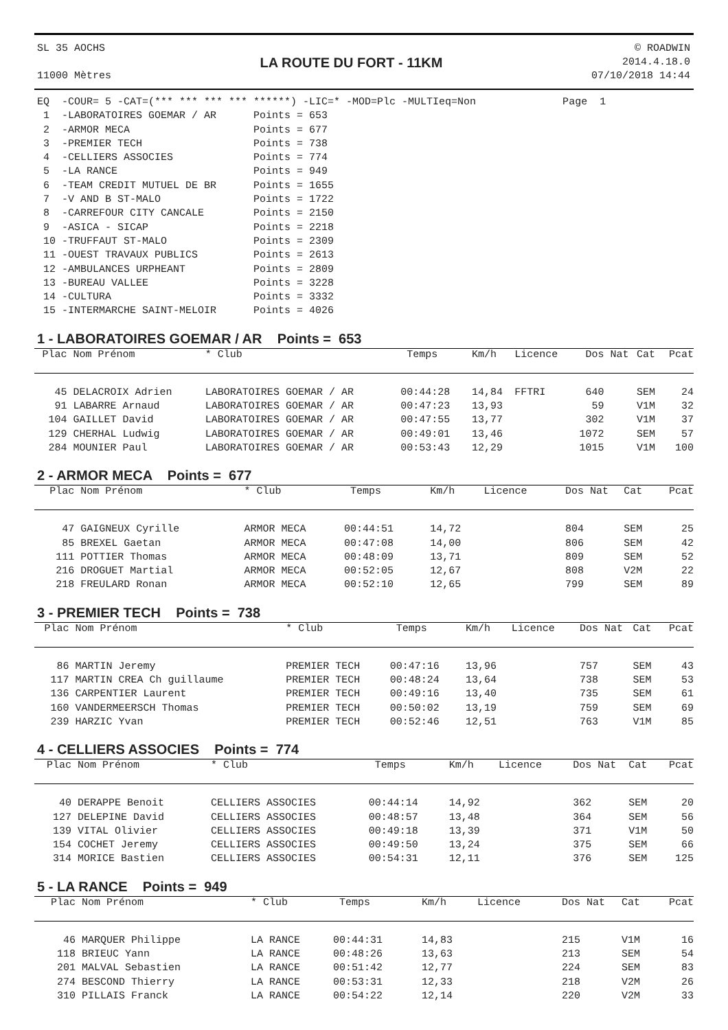SL 35 AOCHS
11000 Mètres
LA ROUTE DU FORT - 11KM
© ROADWIN
2014.4.18.0
07/10/2018 14:44
EQ  -COUR= 5 -CAT=(*** *** *** *** ******) -LIC=* -MOD=Plc -MULTIeq=Non              Page  1
 1  -LABORATOIRES GOEMAR / AR      Points = 653
 2  -ARMOR MECA                    Points = 677
 3  -PREMIER TECH                  Points = 738
 4  -CELLIERS ASSOCIES             Points = 774
 5  -LA RANCE                      Points = 949
 6  -TEAM CREDIT MUTUEL DE BR      Points = 1655
 7  -V AND B ST-MALO               Points = 1722
 8  -CARREFOUR CITY CANCALE        Points = 2150
 9  -ASICA - SICAP                 Points = 2218
 10 -TRUFFAUT ST-MALO              Points = 2309
 11 -OUEST TRAVAUX PUBLICS         Points = 2613
 12 -AMBULANCES URPHEANT           Points = 2809
 13 -BUREAU VALLEE                 Points = 3228
 14 -CULTURA                       Points = 3332
 15 -INTERMARCHE SAINT-MELOIR      Points = 4026
1 - LABORATOIRES GOEMAR / AR Points = 653
| Plac | Nom Prénom | * Club | Temps | Km/h | Licence | Dos | Nat | Cat | Pcat |
| --- | --- | --- | --- | --- | --- | --- | --- | --- | --- |
| 45 | DELACROIX Adrien | LABORATOIRES GOEMAR / AR | 00:44:28 | 14,84 | FFTRI | 640 | | SEM | 24 |
| 91 | LABARRE Arnaud | LABORATOIRES GOEMAR / AR | 00:47:23 | 13,93 | | 59 | | V1M | 32 |
| 104 | GAILLET David | LABORATOIRES GOEMAR / AR | 00:47:55 | 13,77 | | 302 | | V1M | 37 |
| 129 | CHERHAL Ludwig | LABORATOIRES GOEMAR / AR | 00:49:01 | 13,46 | | 1072 | | SEM | 57 |
| 284 | MOUNIER Paul | LABORATOIRES GOEMAR / AR | 00:53:43 | 12,29 | | 1015 | | V1M | 100 |
2 - ARMOR MECA Points = 677
| Plac | Nom Prénom | * Club | Temps | Km/h | Licence | Dos | Nat | Cat | Pcat |
| --- | --- | --- | --- | --- | --- | --- | --- | --- | --- |
| 47 | GAIGNEUX Cyrille | ARMOR MECA | 00:44:51 | 14,72 | | 804 | | SEM | 25 |
| 85 | BREXEL Gaetan | ARMOR MECA | 00:47:08 | 14,00 | | 806 | | SEM | 42 |
| 111 | POTTIER Thomas | ARMOR MECA | 00:48:09 | 13,71 | | 809 | | SEM | 52 |
| 216 | DROGUET Martial | ARMOR MECA | 00:52:05 | 12,67 | | 808 | | V2M | 22 |
| 218 | FREULARD Ronan | ARMOR MECA | 00:52:10 | 12,65 | | 799 | | SEM | 89 |
3 - PREMIER TECH Points = 738
| Plac | Nom Prénom | * Club | Temps | Km/h | Licence | Dos | Nat | Cat | Pcat |
| --- | --- | --- | --- | --- | --- | --- | --- | --- | --- |
| 86 | MARTIN Jeremy | PREMIER TECH | 00:47:16 | 13,96 | | 757 | | SEM | 43 |
| 117 | MARTIN CREA Ch guillaume | PREMIER TECH | 00:48:24 | 13,64 | | 738 | | SEM | 53 |
| 136 | CARPENTIER Laurent | PREMIER TECH | 00:49:16 | 13,40 | | 735 | | SEM | 61 |
| 160 | VANDERMEERSCH Thomas | PREMIER TECH | 00:50:02 | 13,19 | | 759 | | SEM | 69 |
| 239 | HARZIC Yvan | PREMIER TECH | 00:52:46 | 12,51 | | 763 | | V1M | 85 |
4 - CELLIERS ASSOCIES Points = 774
| Plac | Nom Prénom | * Club | Temps | Km/h | Licence | Dos | Nat | Cat | Pcat |
| --- | --- | --- | --- | --- | --- | --- | --- | --- | --- |
| 40 | DERAPPE Benoit | CELLIERS ASSOCIES | 00:44:14 | 14,92 | | 362 | | SEM | 20 |
| 127 | DELEPINE David | CELLIERS ASSOCIES | 00:48:57 | 13,48 | | 364 | | SEM | 56 |
| 139 | VITAL Olivier | CELLIERS ASSOCIES | 00:49:18 | 13,39 | | 371 | | V1M | 50 |
| 154 | COCHET Jeremy | CELLIERS ASSOCIES | 00:49:50 | 13,24 | | 375 | | SEM | 66 |
| 314 | MORICE Bastien | CELLIERS ASSOCIES | 00:54:31 | 12,11 | | 376 | | SEM | 125 |
5 - LA RANCE Points = 949
| Plac | Nom Prénom | * Club | Temps | Km/h | Licence | Dos | Nat | Cat | Pcat |
| --- | --- | --- | --- | --- | --- | --- | --- | --- | --- |
| 46 | MARQUER Philippe | LA RANCE | 00:44:31 | 14,83 | | 215 | | V1M | 16 |
| 118 | BRIEUC Yann | LA RANCE | 00:48:26 | 13,63 | | 213 | | SEM | 54 |
| 201 | MALVAL Sebastien | LA RANCE | 00:51:42 | 12,77 | | 224 | | SEM | 83 |
| 274 | BESCOND Thierry | LA RANCE | 00:53:31 | 12,33 | | 218 | | V2M | 26 |
| 310 | PILLAIS Franck | LA RANCE | 00:54:22 | 12,14 | | 220 | | V2M | 33 |